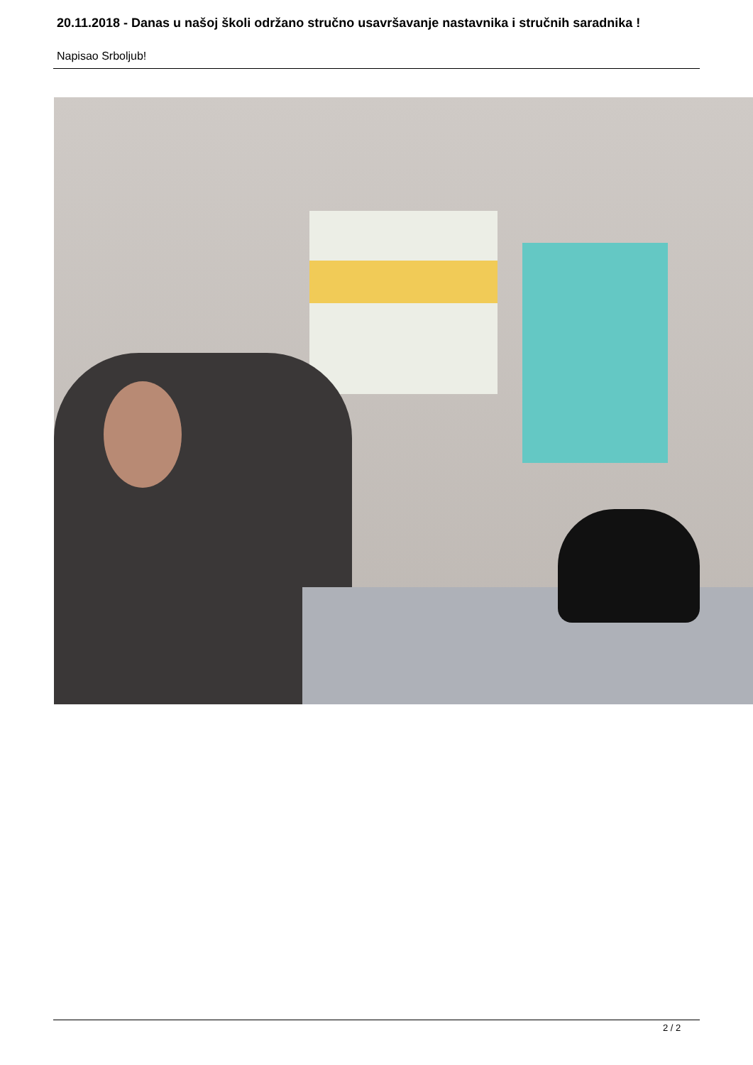20.11.2018 - Danas u našoj školi održano stručno usavršavanje nastavnika i stručnih saradnika !
Napisao Srboljub!
2 / 2